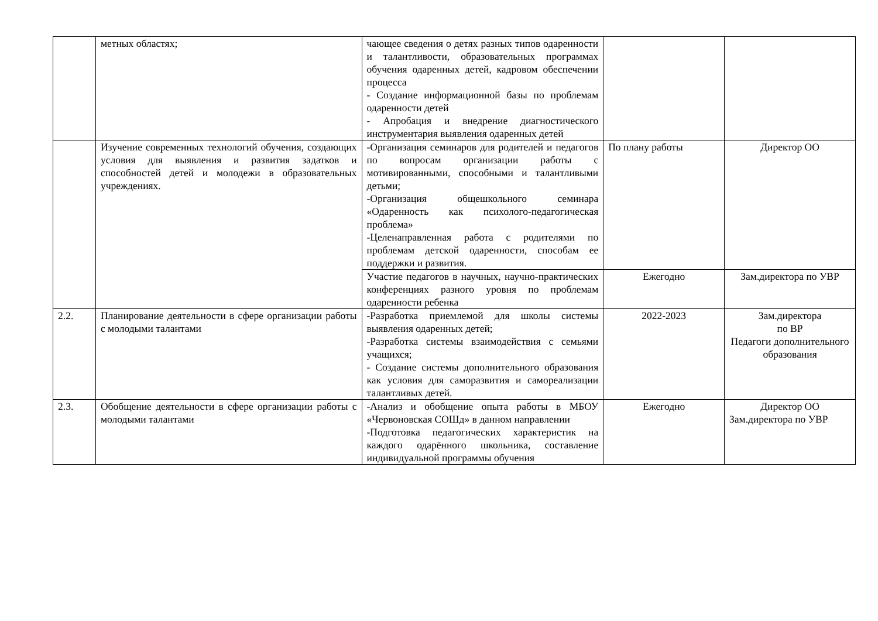| | метных областях; | чающее сведения о детях разных типов одаренности и талантливости, образовательных программах обучения одаренных детей, кадровом обеспечении процесса - Создание информационной базы по проблемам одаренности детей - Апробация и внедрение диагностического инструментария выявления одаренных детей | | |
| | Изучение современных технологий обучения, создающих условия для выявления и развития задатков и способностей детей и молодежи в образовательных учреждениях. | -Организация семинаров для родителей и педагогов по вопросам организации работы с мотивированными, способными и талантливыми детьми; -Организация общешкольного семинара «Одаренность как психолого-педагогическая проблема» -Целенаправленная работа с родителями по проблемам детской одаренности, способам ее поддержки и развития. | По плану работы | Директор ОО |
| | | Участие педагогов в научных, научно-практических конференциях разного уровня по проблемам одаренности ребенка | Ежегодно | Зам.директора по УВР |
| 2.2. | Планирование деятельности в сфере организации работы с молодыми талантами | -Разработка приемлемой для школы системы выявления одаренных детей; -Разработка системы взаимодействия с семьями учащихся; - Создание системы дополнительного образования как условия для саморазвития и самореализации талантливых детей. | 2022-2023 | Зам.директора по ВР Педагоги дополнительного образования |
| 2.3. | Обобщение деятельности в сфере организации работы с молодыми талантами | -Анализ и обобщение опыта работы в МБОУ «Червоновская СОШд» в данном направлении -Подготовка педагогических характеристик на каждого одарённого школьника, составление индивидуальной программы обучения | Ежегодно | Директор ОО Зам.директора по УВР |